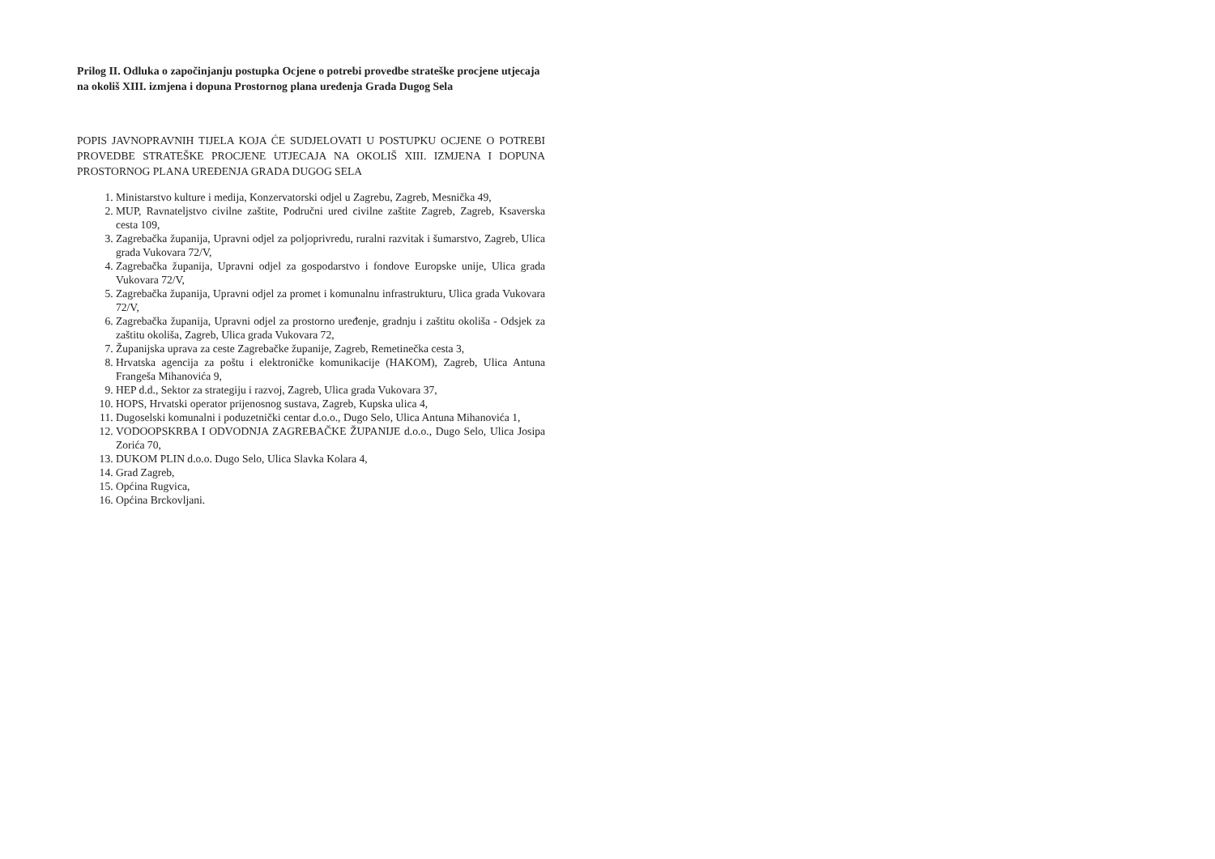Prilog II. Odluka o započinjanju postupka Ocjene o potrebi provedbe strateške procjene utjecaja na okoliš XIII. izmjena i dopuna Prostornog plana uređenja Grada Dugog Sela
POPIS JAVNOPRAVNIH TIJELA KOJA ĆE SUDJELOVATI U POSTUPKU OCJENE O POTREBI PROVEDBE STRATEŠKE PROCJENE UTJECAJA NA OKOLIŠ XIII. IZMJENA I DOPUNA PROSTORNOG PLANA UREĐENJA GRADA DUGOG SELA
1. Ministarstvo kulture i medija, Konzervatorski odjel u Zagrebu, Zagreb, Mesnička 49,
2. MUP, Ravnateljstvo civilne zaštite, Područni ured civilne zaštite Zagreb, Zagreb, Ksaverska cesta 109,
3. Zagrebačka županija, Upravni odjel za poljoprivredu, ruralni razvitak i šumarstvo, Zagreb, Ulica grada Vukovara 72/V,
4. Zagrebačka županija, Upravni odjel za gospodarstvo i fondove Europske unije, Ulica grada Vukovara 72/V,
5. Zagrebačka županija, Upravni odjel za promet i komunalnu infrastrukturu, Ulica grada Vukovara 72/V,
6. Zagrebačka županija, Upravni odjel za prostorno uređenje, gradnju i zaštitu okoliša - Odsjek za zaštitu okoliša, Zagreb, Ulica grada Vukovara 72,
7. Županijska uprava za ceste Zagrebačke županije, Zagreb, Remetinečka cesta 3,
8. Hrvatska agencija za poštu i elektroničke komunikacije (HAKOM), Zagreb, Ulica Antuna Frangeša Mihanovića 9,
9. HEP d.d., Sektor za strategiju i razvoj, Zagreb, Ulica grada Vukovara 37,
10. HOPS, Hrvatski operator prijenosnog sustava, Zagreb, Kupska ulica 4,
11. Dugoselski komunalni i poduzetnički centar d.o.o., Dugo Selo, Ulica Antuna Mihanovića 1,
12. VODOOPSKRBA I ODVODNJA ZAGREBAČKE ŽUPANIJE d.o.o., Dugo Selo, Ulica Josipa Zorića 70,
13. DUKOM PLIN d.o.o. Dugo Selo, Ulica Slavka Kolara 4,
14. Grad Zagreb,
15. Općina Rugvica,
16. Općina Brckovljani.